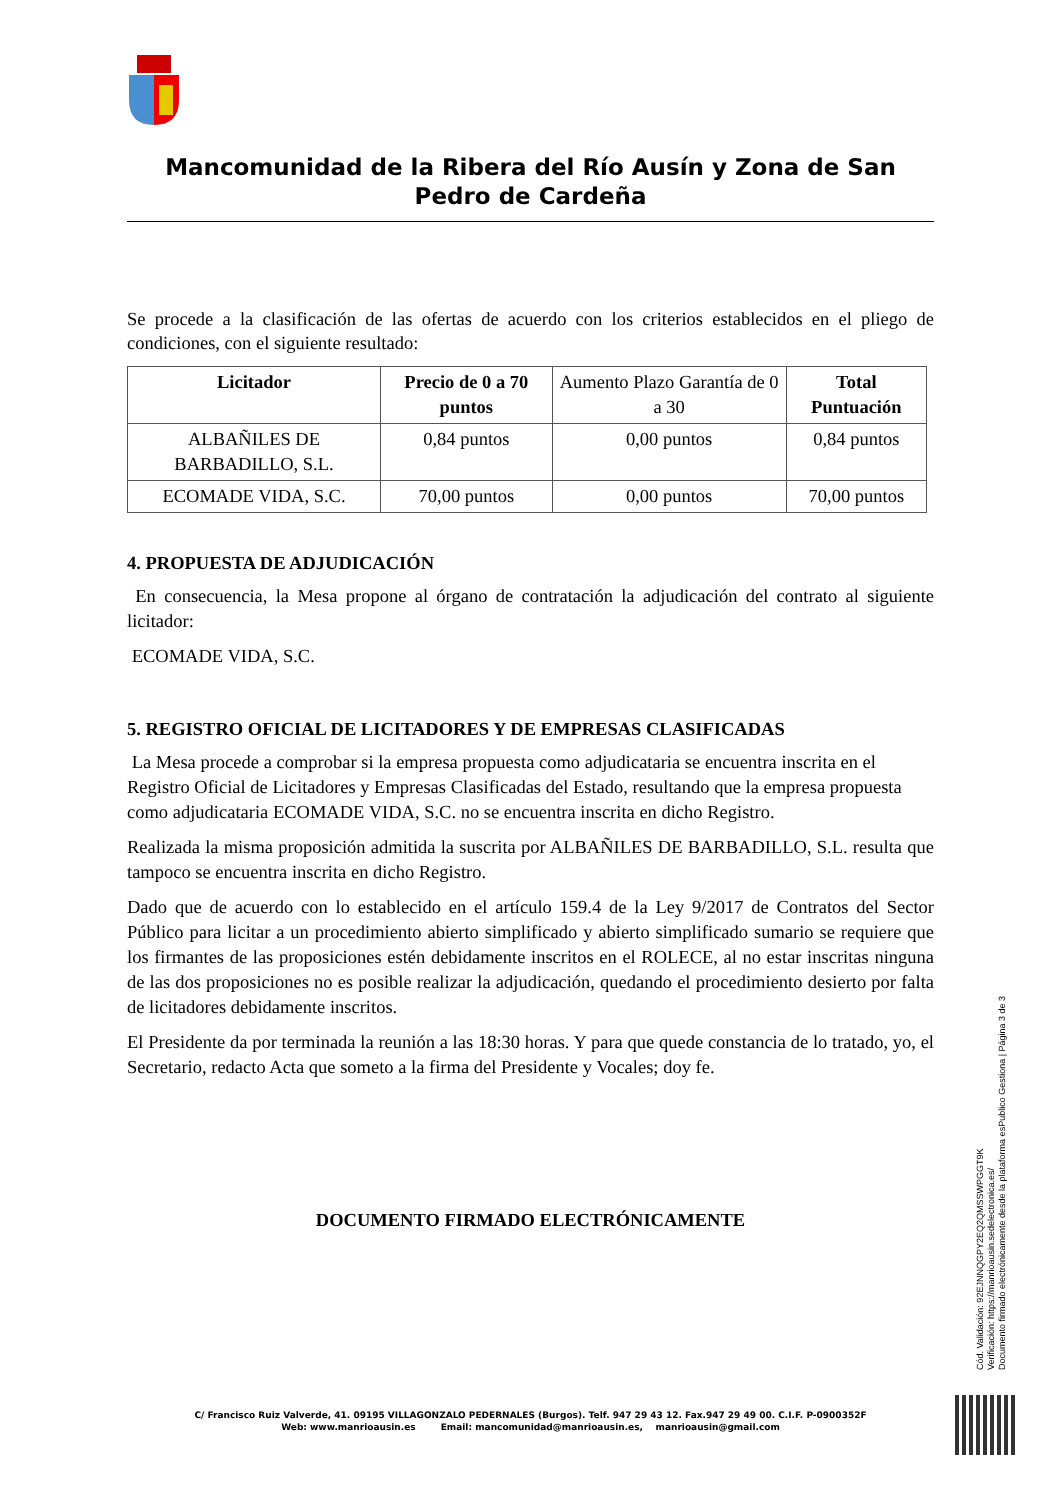Mancomunidad de la Ribera del Río Ausín y Zona de San Pedro de Cardeña
Se procede a la clasificación de las ofertas de acuerdo con los criterios establecidos en el pliego de condiciones, con el siguiente resultado:
| Licitador | Precio de 0 a 70 puntos | Aumento Plazo Garantía de 0 a 30 | Total Puntuación |
| ALBAÑILES DE BARBADILLO, S.L. | 0,84 puntos | 0,00 puntos | 0,84 puntos |
| ECOMADE VIDA, S.C. | 70,00 puntos | 0,00 puntos | 70,00 puntos |
4. PROPUESTA DE ADJUDICACIÓN
En consecuencia, la Mesa propone al órgano de contratación la adjudicación del contrato al siguiente licitador:
ECOMADE VIDA, S.C.
5. REGISTRO OFICIAL DE LICITADORES Y DE EMPRESAS CLASIFICADAS
La Mesa procede a comprobar si la empresa propuesta como adjudicataria se encuentra inscrita en el Registro Oficial de Licitadores y Empresas Clasificadas del Estado, resultando que la empresa propuesta como adjudicataria ECOMADE VIDA, S.C. no se encuentra inscrita en dicho Registro.
Realizada la misma proposición admitida la suscrita por ALBAÑILES DE BARBADILLO, S.L. resulta que tampoco se encuentra inscrita en dicho Registro.
Dado que de acuerdo con lo establecido en el artículo 159.4 de la Ley 9/2017 de Contratos del Sector Público para licitar a un procedimiento abierto simplificado y abierto simplificado sumario se requiere que los firmantes de las proposiciones estén debidamente inscritos en el ROLECE, al no estar inscritas ninguna de las dos proposiciones no es posible realizar la adjudicación, quedando el procedimiento desierto por falta de licitadores debidamente inscritos.
El Presidente da por terminada la reunión a las 18:30 horas. Y para que quede constancia de lo tratado, yo, el Secretario, redacto Acta que someto a la firma del Presidente y Vocales; doy fe.
DOCUMENTO FIRMADO ELECTRÓNICAMENTE
Cód. Validación: 92EJNNQGPY2EQ2QMSSWPGGT9K
Verificación: https://manrioausin.sedelectronica.es/
Documento firmado electrónicamente desde la plataforma esPublico Gestiona | Página 3 de 3
C/ Francisco Ruiz Valverde, 41. 09195 VILLAGONZALO PEDERNALES (Burgos). Telf. 947 29 43 12. Fax.947 29 49 00. C.I.F. P-0900352F
Web: www.manrioausin.es Email: mancomunidad@manrioausin.es, manrioausin@gmail.com